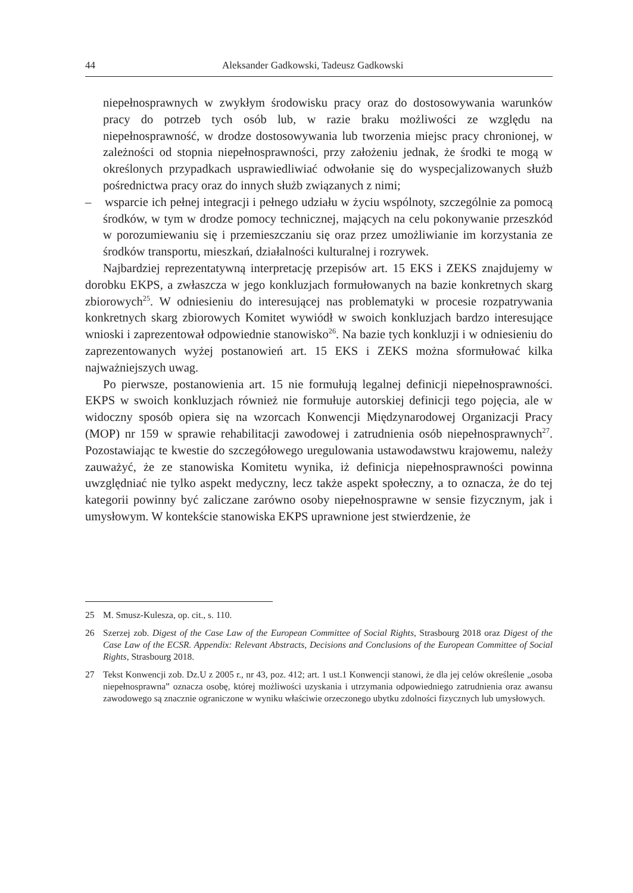44 Aleksander Gadkowski, Tadeusz Gadkowski
niepełnosprawnych w zwykłym środowisku pracy oraz do dostosowywania warunków pracy do potrzeb tych osób lub, w razie braku możliwości ze względu na niepełnosprawność, w drodze dostosowywania lub tworzenia miejsc pracy chronionej, w zależności od stopnia niepełnosprawności, przy założeniu jednak, że środki te mogą w określonych przypadkach usprawiedliwiać odwołanie się do wyspecjalizowanych służb pośrednictwa pracy oraz do innych służb związanych z nimi;
– wsparcie ich pełnej integracji i pełnego udziału w życiu wspólnoty, szczególnie za pomocą środków, w tym w drodze pomocy technicznej, mających na celu pokonywanie przeszkód w porozumiewaniu się i przemieszczaniu się oraz przez umożliwianie im korzystania ze środków transportu, mieszkań, działalności kulturalnej i rozrywek.
Najbardziej reprezentatywną interpretację przepisów art. 15 EKS i ZEKS znajdujemy w dorobku EKPS, a zwłaszcza w jego konkluzjach formułowanych na bazie konkretnych skarg zbiorowych<sup>25</sup>. W odniesieniu do interesującej nas problematyki w procesie rozpatrywania konkretnych skarg zbiorowych Komitet wywiódł w swoich konkluzjach bardzo interesujące wnioski i zaprezentował odpowiednie stanowisko<sup>26</sup>. Na bazie tych konkluzji i w odniesieniu do zaprezentowanych wyżej postanowień art. 15 EKS i ZEKS można sformułować kilka najważniejszych uwag.
Po pierwsze, postanowienia art. 15 nie formułują legalnej definicji niepełnosprawności. EKPS w swoich konkluzjach również nie formułuje autorskiej definicji tego pojęcia, ale w widoczny sposób opiera się na wzorcach Konwencji Międzynarodowej Organizacji Pracy (MOP) nr 159 w sprawie rehabilitacji zawodowej i zatrudnienia osób niepełnosprawnych<sup>27</sup>. Pozostawiając te kwestie do szczegółowego uregulowania ustawodawstwu krajowemu, należy zauważyć, że ze stanowiska Komitetu wynika, iż definicja niepełnosprawności powinna uwzględniać nie tylko aspekt medyczny, lecz także aspekt społeczny, a to oznacza, że do tej kategorii powinny być zaliczane zarówno osoby niepełnosprawne w sensie fizycznym, jak i umysłowym. W kontekście stanowiska EKPS uprawnione jest stwierdzenie, że
25 M. Smusz-Kulesza, op. cit., s. 110.
26 Szerzej zob. Digest of the Case Law of the European Committee of Social Rights, Strasbourg 2018 oraz Digest of the Case Law of the ECSR. Appendix: Relevant Abstracts, Decisions and Conclusions of the European Committee of Social Rights, Strasbourg 2018.
27 Tekst Konwencji zob. Dz.U z 2005 r., nr 43, poz. 412; art. 1 ust.1 Konwencji stanowi, że dla jej celów określenie „osoba niepełnosprawna” oznacza osobę, której możliwości uzyskania i utrzymania odpowiedniego zatrudnienia oraz awansu zawodowego są znacznie ograniczone w wyniku właściwie orzeczonego ubytku zdolności fizycznych lub umysłowych.